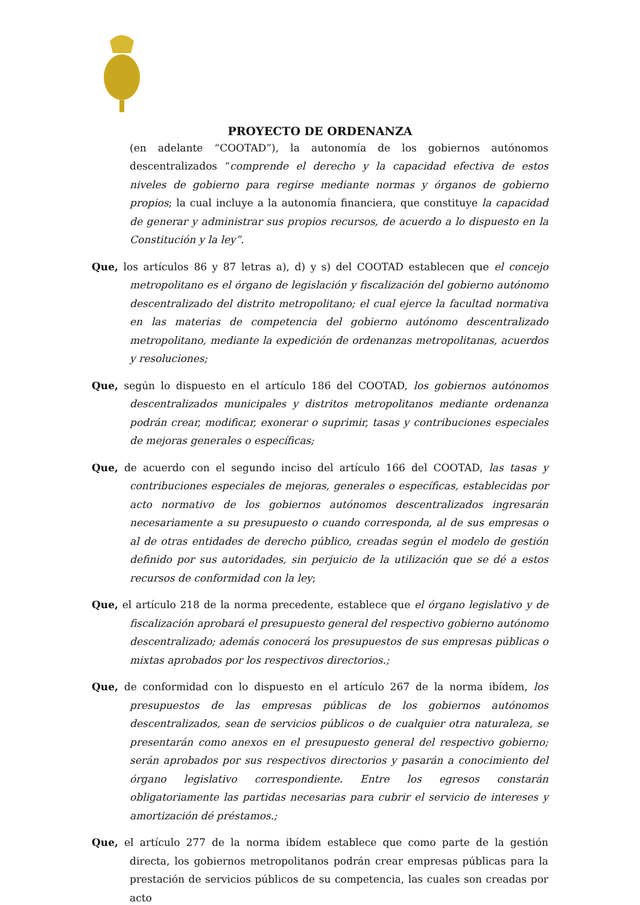PROYECTO DE ORDENANZA
(en adelante “COOTAD”), la autonomía de los gobiernos autónomos descentralizados “comprende el derecho y la capacidad efectiva de estos niveles de gobierno para regirse mediante normas y órganos de gobierno propios; la cual incluye a la autonomía financiera, que constituye la capacidad de generar y administrar sus propios recursos, de acuerdo a lo dispuesto en la Constitución y la ley”.
Que, los artículos 86 y 87 letras a), d) y s) del COOTAD establecen que el concejo metropolitano es el órgano de legislación y fiscalización del gobierno autónomo descentralizado del distrito metropolitano; el cual ejerce la facultad normativa en las materias de competencia del gobierno autónomo descentralizado metropolitano, mediante la expedición de ordenanzas metropolitanas, acuerdos y resoluciones;
Que, según lo dispuesto en el artículo 186 del COOTAD, los gobiernos autónomos descentralizados municipales y distritos metropolitanos mediante ordenanza podrán crear, modificar, exonerar o suprimir, tasas y contribuciones especiales de mejoras generales o específicas;
Que, de acuerdo con el segundo inciso del artículo 166 del COOTAD, las tasas y contribuciones especiales de mejoras, generales o específicas, establecidas por acto normativo de los gobiernos autónomos descentralizados ingresarán necesariamente a su presupuesto o cuando corresponda, al de sus empresas o al de otras entidades de derecho público, creadas según el modelo de gestión definido por sus autoridades, sin perjuicio de la utilización que se dé a estos recursos de conformidad con la ley;
Que, el artículo 218 de la norma precedente, establece que el órgano legislativo y de fiscalización aprobará el presupuesto general del respectivo gobierno autónomo descentralizado; además conocerá los presupuestos de sus empresas públicas o mixtas aprobados por los respectivos directorios.;
Que, de conformidad con lo dispuesto en el artículo 267 de la norma ibídem, los presupuestos de las empresas públicas de los gobiernos autónomos descentralizados, sean de servicios públicos o de cualquier otra naturaleza, se presentarán como anexos en el presupuesto general del respectivo gobierno; serán aprobados por sus respectivos directorios y pasarán a conocimiento del órgano legislativo correspondiente. Entre los egresos constarán obligatoriamente las partidas necesarias para cubrir el servicio de intereses y amortización dé préstamos.;
Que, el artículo 277 de la norma ibídem establece que como parte de la gestión directa, los gobiernos metropolitanos podrán crear empresas públicas para la prestación de servicios públicos de su competencia, las cuales son creadas por acto